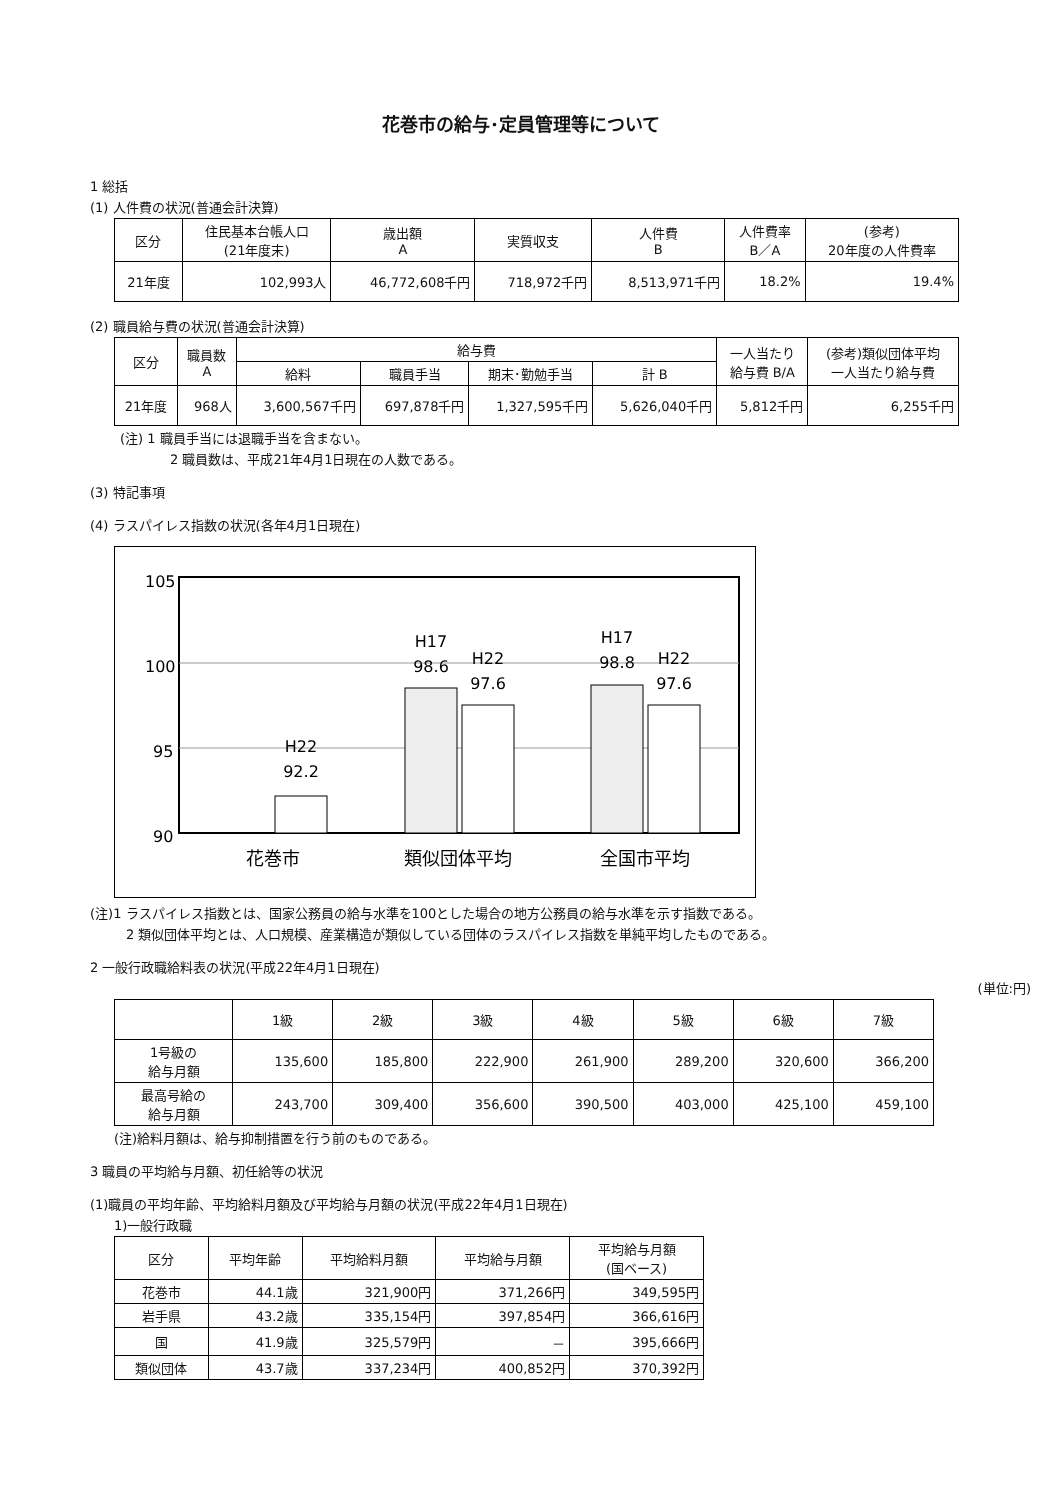花巻市の給与･定員管理等について
1 総括
(1) 人件費の状況(普通会計決算)
| 区分 | 住民基本台帳人口 (21年度末) | 歳出額 A | 実質収支 | 人件費 B | 人件費率 B／A | (参考) 20年度の人件費率 |
| --- | --- | --- | --- | --- | --- | --- |
| 21年度 | 102,993人 | 46,772,608千円 | 718,972千円 | 8,513,971千円 | 18.2% | 19.4% |
(2) 職員給与費の状況(普通会計決算)
| 区分 | 職員数 A | 給与費 | | | | 一人当たり 給与費 B/A | (参考)類似団体平均 一人当たり給与費 |
| --- | --- | --- | --- | --- | --- | --- | --- |
| | | 給料 | 職員手当 | 期末･勤勉手当 | 計 B | | |
| 21年度 | 968人 | 3,600,567千円 | 697,878千円 | 1,327,595千円 | 5,626,040千円 | 5,812千円 | 6,255千円 |
(注) 1 職員手当には退職手当を含まない。
2 職員数は、平成21年4月1日現在の人数である。
(3) 特記事項
(4) ラスパイレス指数の状況(各年4月1日現在)
105
100
95
90
H22
92.2
H17
98.6
H22
97.6
H17
98.8
H22
97.6
花巻市
類似団体平均
全国市平均
(注)1 ラスパイレス指数とは、国家公務員の給与水準を100とした場合の地方公務員の給与水準を示す指数である。
2 類似団体平均とは、人口規模、産業構造が類似している団体のラスパイレス指数を単純平均したものである。
2 一般行政職給料表の状況(平成22年4月1日現在)
(単位:円)
| | 1級 | 2級 | 3級 | 4級 | 5級 | 6級 | 7級 |
| --- | --- | --- | --- | --- | --- | --- | --- |
| 1号級の 給与月額 | 135,600 | 185,800 | 222,900 | 261,900 | 289,200 | 320,600 | 366,200 |
| 最高号給の 給与月額 | 243,700 | 309,400 | 356,600 | 390,500 | 403,000 | 425,100 | 459,100 |
(注)給料月額は、給与抑制措置を行う前のものである。
3 職員の平均給与月額、初任給等の状況
(1)職員の平均年齢、平均給料月額及び平均給与月額の状況(平成22年4月1日現在)
1)一般行政職
| 区分 | 平均年齢 | 平均給料月額 | 平均給与月額 | 平均給与月額 (国ベース) |
| --- | --- | --- | --- | --- |
| 花巻市 | 44.1歳 | 321,900円 | 371,266円 | 349,595円 |
| 岩手県 | 43.2歳 | 335,154円 | 397,854円 | 366,616円 |
| 国 | 41.9歳 | 325,579円 | － | 395,666円 |
| 類似団体 | 43.7歳 | 337,234円 | 400,852円 | 370,392円 |